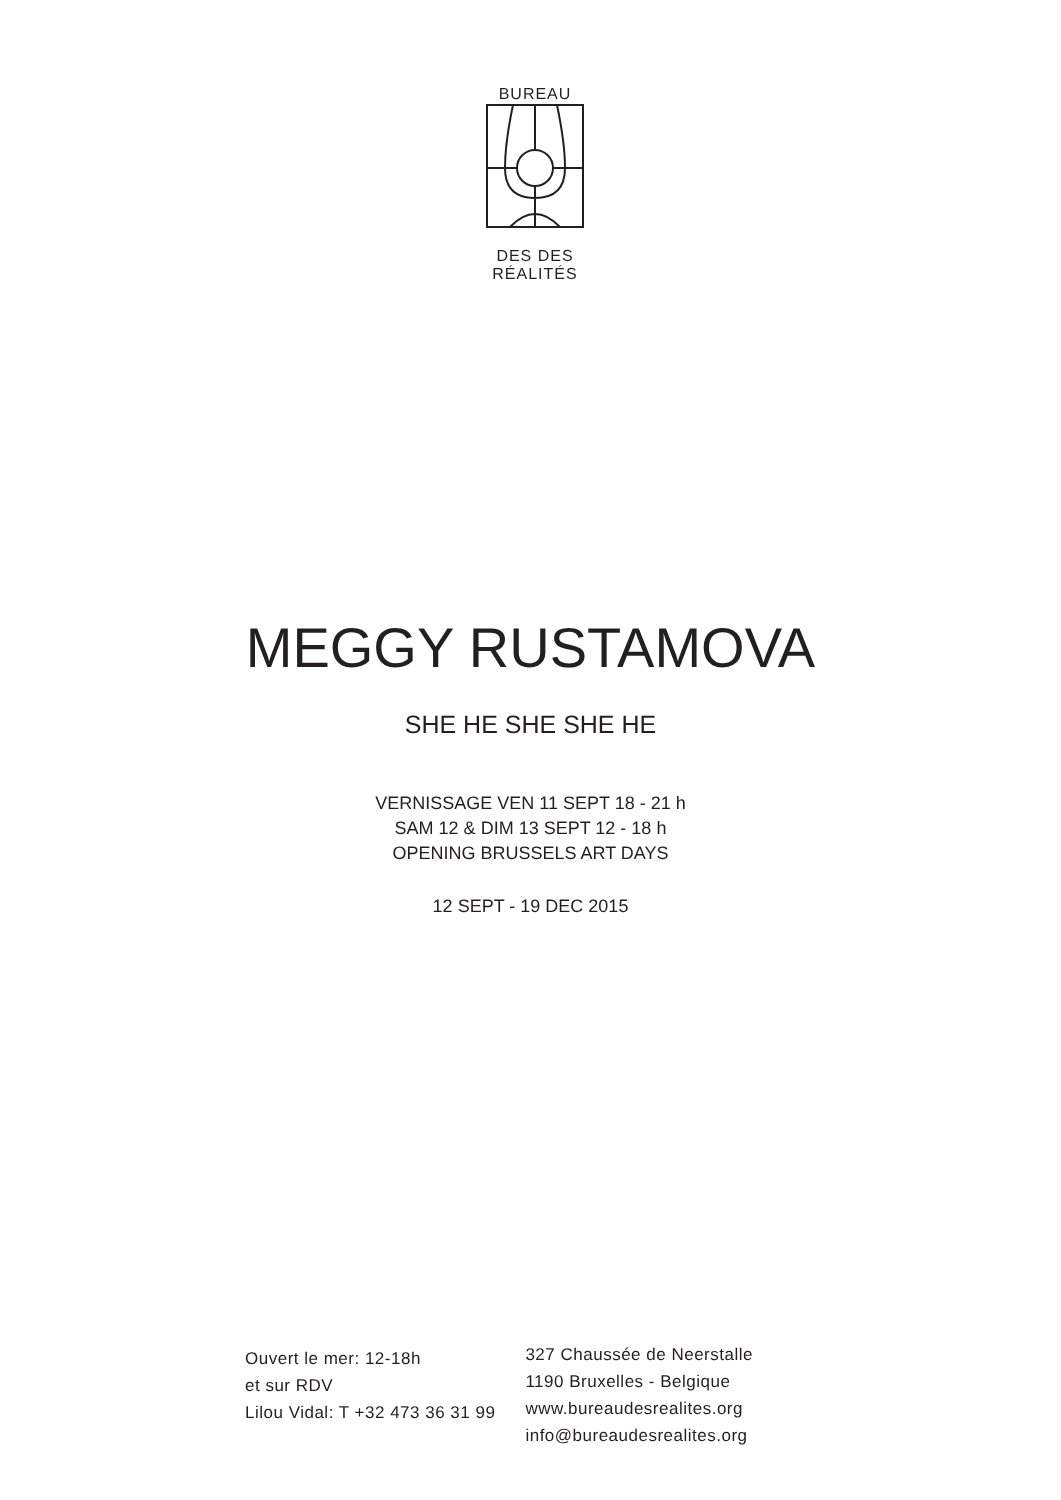BUREAU
DES DES RÉALITÉS
MEGGY RUSTAMOVA
SHE HE SHE SHE HE
VERNISSAGE VEN 11 SEPT 18 - 21 h
SAM 12 & DIM 13 SEPT 12 - 18 h
OPENING BRUSSELS ART DAYS
12 SEPT - 19 DEC 2015
Ouvert le mer: 12-18h
et sur RDV
Lilou Vidal: T +32 473 36 31 99
327 Chaussée de Neerstalle
1190 Bruxelles - Belgique
www.bureaudesrealites.org
info@bureaudesrealites.org